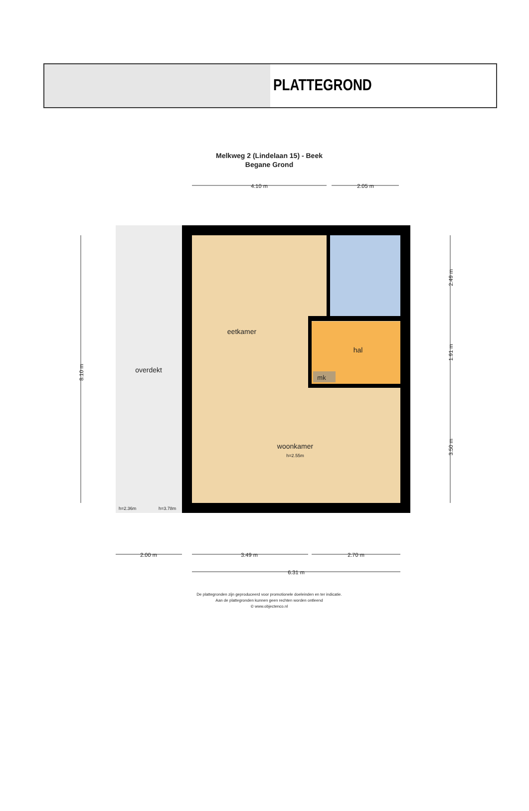PLATTEGROND
Melkweg 2 (Lindelaan 15) - Beek
Begane Grond
4.10 m
2.05 m
mk
eetkamer
hal
overdekt
woonkamer
h=2.55m
h=2.36m
h=3.78m
8.10 m
2.49 m
1.91 m
3.50 m
2.00 m
3.49 m
2.70 m
6.31 m
De plattegronden zijn geproduceerd voor promotionele doeleinden en ter indicatie.
Aan de plattegronden kunnen geen rechten worden ontleend
© www.objectenco.nl